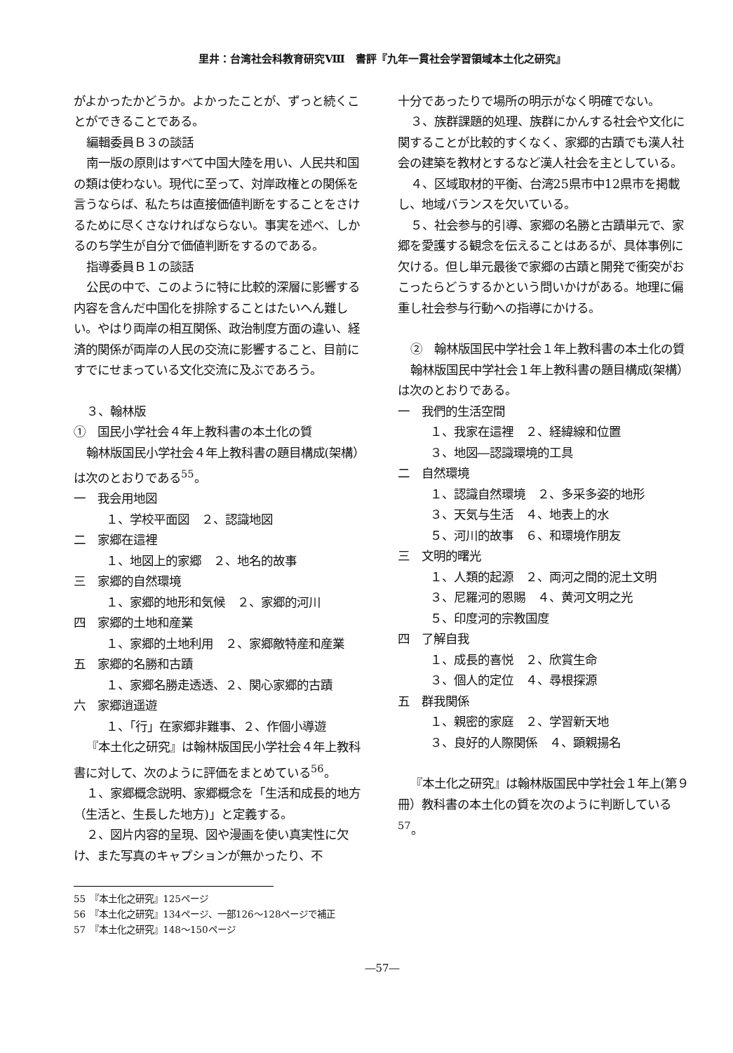里井：台湾社会科教育研究Ⅷ　書評『九年一貫社会学習領域本土化之研究』
がよかったかどうか。よかったことが、ずっと続くことができることである。
編輯委員Ｂ３の談話
南一版の原則はすべて中国大陸を用い、人民共和国の類は使わない。現代に至って、対岸政権との関係を言うならば、私たちは直接価値判断をすることをさけるために尽くさなければならない。事実を述べ、しかるのち学生が自分で価値判断をするのである。
指導委員Ｂ１の談話
公民の中で、このように特に比較的深層に影響する内容を含んだ中国化を排除することはたいへん難しい。やはり両岸の相互関係、政治制度方面の違い、経済的関係が両岸の人民の交流に影響すること、目前にすでにせまっている文化交流に及ぶであろう。
３、翰林版
①　国民小学社会４年上教科書の本土化の質
翰林版国民小学社会４年上教科書の題目構成(架構）は次のとおりである<sup>55</sup>。
一　我会用地図
１、学校平面図　２、認識地図
二　家郷在這裡
１、地図上的家郷　２、地名的故事
三　家郷的自然環境
１、家郷的地形和気候　２、家郷的河川
四　家郷的土地和産業
１、家郷的土地利用　２、家郷敵特産和産業
五　家郷的名勝和古蹟
１、家郷名勝走透透、２、関心家郷的古蹟
六　家郷逍遥遊
１、「行」在家郷非難事、２、作個小導遊
『本土化之研究』は翰林版国民小学社会４年上教科書に対して、次のように評価をまとめている<sup>56</sup>。
１、家郷概念説明、家郷概念を「生活和成長的地方（生活と、生長した地方)」と定義する。
２、図片内容的呈現、図や漫画を使い真実性に欠け、また写真のキャプションが無かったり、不
十分であったりで場所の明示がなく明確でない。
３、族群課題的処理、族群にかんする社会や文化に関することが比較的すくなく、家郷的古蹟でも漢人社会の建築を教材とするなど漢人社会を主としている。
４、区域取材的平衡、台湾25県市中12県市を掲載し、地域バランスを欠いている。
５、社会参与的引導、家郷の名勝と古蹟単元で、家郷を愛護する観念を伝えることはあるが、具体事例に欠ける。但し単元最後で家郷の古蹟と開発で衝突がおこったらどうするかという問いかけがある。地理に偏重し社会参与行動への指導にかける。
②　翰林版国民中学社会１年上教科書の本土化の質
翰林版国民中学社会１年上教科書の題目構成(架構）は次のとおりである。
一　我們的生活空間
１、我家在這裡　２、経緯線和位置
３、地図―認識環境的工具
二　自然環境
１、認識自然環境　２、多采多姿的地形
３、天気与生活　４、地表上的水
５、河川的故事　６、和環境作朋友
三　文明的曙光
１、人類的起源　２、両河之間的泥土文明
３、尼羅河的恩賜　４、黄河文明之光
５、印度河的宗教国度
四　了解自我
１、成長的喜悦　２、欣賞生命
３、個人的定位　４、尋根探源
五　群我関係
１、親密的家庭　２、学習新天地
３、良好的人際関係　４、顕親揚名
『本土化之研究』は翰林版国民中学社会１年上(第９冊）教科書の本土化の質を次のように判断している<sup>57</sup>。
55　『本土化之研究』125ページ
56　『本土化之研究』134ページ、一部126～128ページで補正
57　『本土化之研究』148～150ページ
―57―